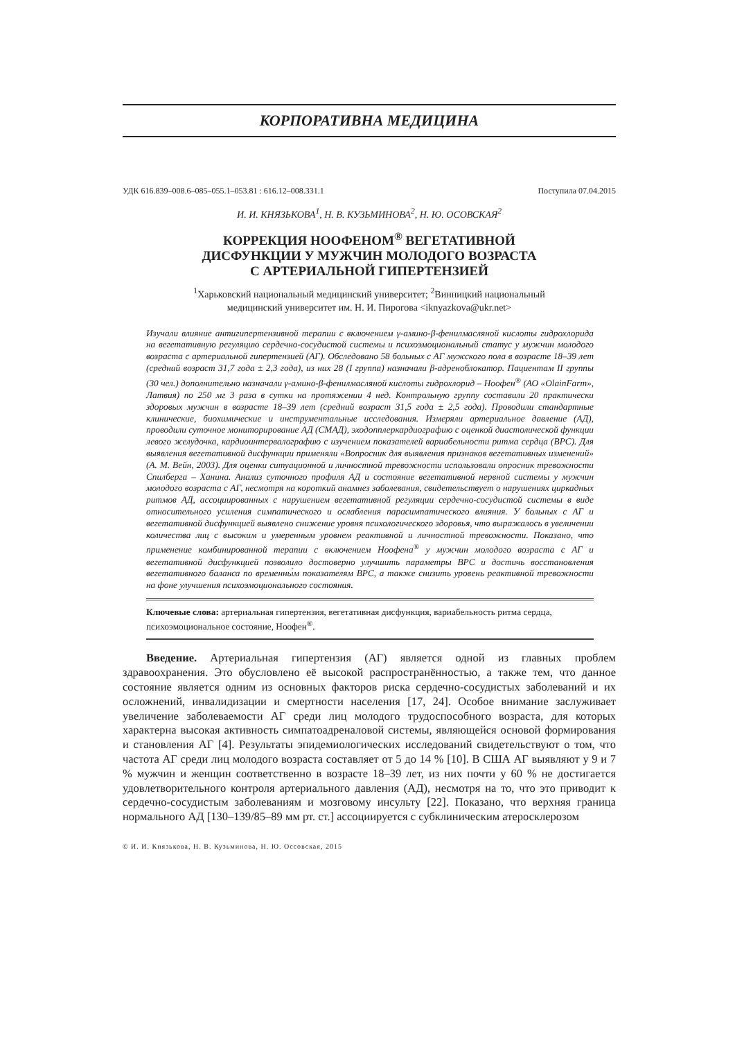КОРПОРАТИВНА МЕДИЦИНА
УДК 616.839–008.6–085–055.1–053.81 : 616.12–008.331.1 Поступила 07.04.2015
И. И. КНЯЗЬКОВА<sup>1</sup>, Н. В. КУЗЬМИНОВА<sup>2</sup>, Н. Ю. ОСОВСКАЯ<sup>2</sup>
КОРРЕКЦИЯ НООФЕНОМ<sup>®</sup> ВЕГЕТАТИВНОЙ
ДИСФУНКЦИИ У МУЖЧИН МОЛОДОГО ВОЗРАСТА
С АРТЕРИАЛЬНОЙ ГИПЕРТЕНЗИЕЙ
<sup>1</sup> Харьковский национальный медицинский университет; <sup>2</sup>Винницкий национальный
медицинский университет им. Н. И. Пирогова <iknyazkova@ukr.net>
Изучали влияние антигипертензивной терапии с включением γ-амино-β-фенилмасляной кислоты гидрохлорида на вегетативную регуляцию сердечно-сосудистой системы и психоэмоциональный статус у мужчин молодого возраста с артериальной гипертензией (АГ). Обследовано 58 больных с АГ мужского пола в возрасте 18–39 лет (средний возраст 31,7 года ± 2,3 года), из них 28 (I группа) назначали β-адреноблокатор. Пациентам II группы (30 чел.) дополнительно назначали γ-амино-β-фенилмасляной кислоты гидрохлорид – Ноофен<sup>®</sup> (АО «OlainFarm», Латвия) по 250 мг 3 раза в сутки на протяжении 4 нед. Контрольную группу составили 20 практически здоровых мужчин в возрасте 18–39 лет (средний возраст 31,5 года ± 2,5 года). Проводили стандартные клинические, биохимические и инструментальные исследования. Измеряли артериальное давление (АД), проводили суточное мониторирование АД (СМАД), эходопплеркардиографию с оценкой диастолической функции левого желудочка, кардиоинтервалографию с изучением показателей вариабельности ритма сердца (ВРС). Для выявления вегетативной дисфункции применяли «Вопросник для выявления признаков вегетативных изменений» (А. М. Вейн, 2003). Для оценки ситуационной и личностной тревожности использовали опросник тревожности Спилберга – Ханина. Анализ суточного профиля АД и состояние вегетативной нервной системы у мужчин молодого возраста с АГ, несмотря на короткий анамнез заболевания, свидетельствует о нарушениях циркадных ритмов АД, ассоциированных с нарушением вегетативной регуляции сердечно-сосудистой системы в виде относительного усиления симпатического и ослабления парасимпатического влияния. У больных с АГ и вегетативной дисфункцией выявлено снижение уровня психологического здоровья, что выражалось в увеличении количества лиц с высоким и умеренным уровнем реактивной и личностной тревожности. Показано, что применение комбинированной терапии с включением Ноофена<sup>®</sup> у мужчин молодого возраста с АГ и вегетативной дисфункцией позволило достоверно улучшить параметры ВРС и достичь восстановления вегетативного баланса по временны́м показателям ВРС, а также снизить уровень реактивной тревожности на фоне улучшения психоэмоционального состояния.
Ключевые слова: артериальная гипертензия, вегетативная дисфункция, вариабельность ритма сердца, психоэмоциональное состояние, Ноофен<sup>®</sup>.
Введение. Артериальная гипертензия (АГ) является одной из главных проблем здравоохранения. Это обусловлено её высокой распространённостью, а также тем, что данное состояние является одним из основных факторов риска сердечно-сосудистых заболеваний и их осложнений, инвалидизации и смертности населения [17, 24]. Особое внимание заслуживает увеличение заболеваемости АГ среди лиц молодого трудоспособного возраста, для которых характерна высокая активность симпатоадреналовой системы, являющейся основой формирования и становления АГ [4]. Результаты эпидемиологических исследований свидетельствуют о том, что частота АГ среди лиц молодого возраста составляет от 5 до 14 % [10]. В США АГ выявляют у 9 и 7 % мужчин и женщин соответственно в возрасте 18–39 лет, из них почти у 60 % не достигается удовлетворительного контроля артериального давления (АД), несмотря на то, что это приводит к сердечно-сосудистым заболеваниям и мозговому инсульту [22]. Показано, что верхняя граница нормального АД [130–139/85–89 мм рт. ст.] ассоциируется с субклиническим атеросклерозом
© И. И. Князькова, Н. В. Кузьминова, Н. Ю. Оссовская, 2015